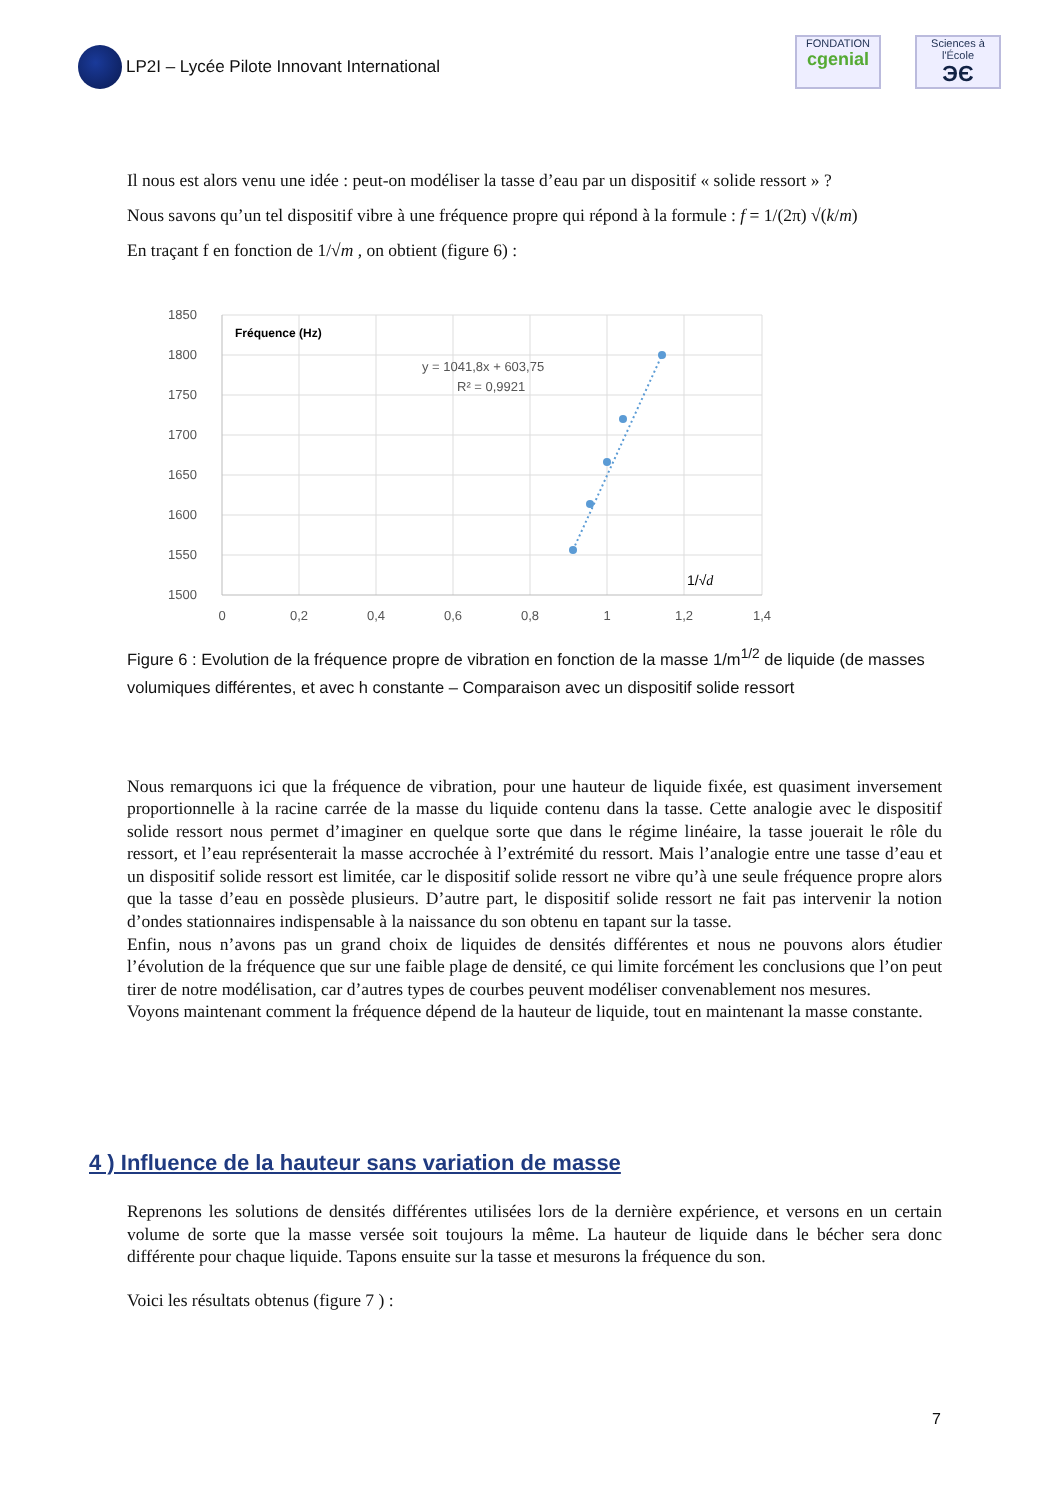LP2I – Lycée Pilote Innovant International
FONDATION
cgenial
Sciences à l'École
ЭЄ
Il nous est alors venu une idée : peut-on modéliser la tasse d’eau par un dispositif « solide ressort » ?
Nous savons qu’un tel dispositif vibre à une fréquence propre qui répond à la formule : f = 1/(2π) √(k/m)
En traçant f en fonction de 1/√m , on obtient (figure 6) :
1850
1800
1750
1700
1650
1600
1550
1500
0
0,2
0,4
0,6
0,8
1
1,2
1,4
Fréquence (Hz)
y = 1041,8x + 603,75
R² = 0,9921
1/√d
Figure 6 : Evolution de la fréquence propre de vibration en fonction de la masse 1/m<sup>1/2</sup> de liquide (de masses volumiques différentes, et avec h constante – Comparaison avec un dispositif solide ressort
Nous remarquons ici que la fréquence de vibration, pour une hauteur de liquide fixée, est quasiment inversement proportionnelle à la racine carrée de la masse du liquide contenu dans la tasse. Cette analogie avec le dispositif solide ressort nous permet d’imaginer en quelque sorte que dans le régime linéaire, la tasse jouerait le rôle du ressort, et l’eau représenterait la masse accrochée à l’extrémité du ressort. Mais l’analogie entre une tasse d’eau et un dispositif solide ressort est limitée, car le dispositif solide ressort ne vibre qu’à une seule fréquence propre alors que la tasse d’eau en possède plusieurs. D’autre part, le dispositif solide ressort ne fait pas intervenir la notion d’ondes stationnaires indispensable à la naissance du son obtenu en tapant sur la tasse.
Enfin, nous n’avons pas un grand choix de liquides de densités différentes et nous ne pouvons alors étudier l’évolution de la fréquence que sur une faible plage de densité, ce qui limite forcément les conclusions que l’on peut tirer de notre modélisation, car d’autres types de courbes peuvent modéliser convenablement nos mesures.
Voyons maintenant comment la fréquence dépend de la hauteur de liquide, tout en maintenant la masse constante.
4 ) Influence de la hauteur sans variation de masse
Reprenons les solutions de densités différentes utilisées lors de la dernière expérience, et versons en un certain volume de sorte que la masse versée soit toujours la même. La hauteur de liquide dans le bécher sera donc différente pour chaque liquide. Tapons ensuite sur la tasse et mesurons la fréquence du son.
Voici les résultats obtenus (figure 7 ) :
7